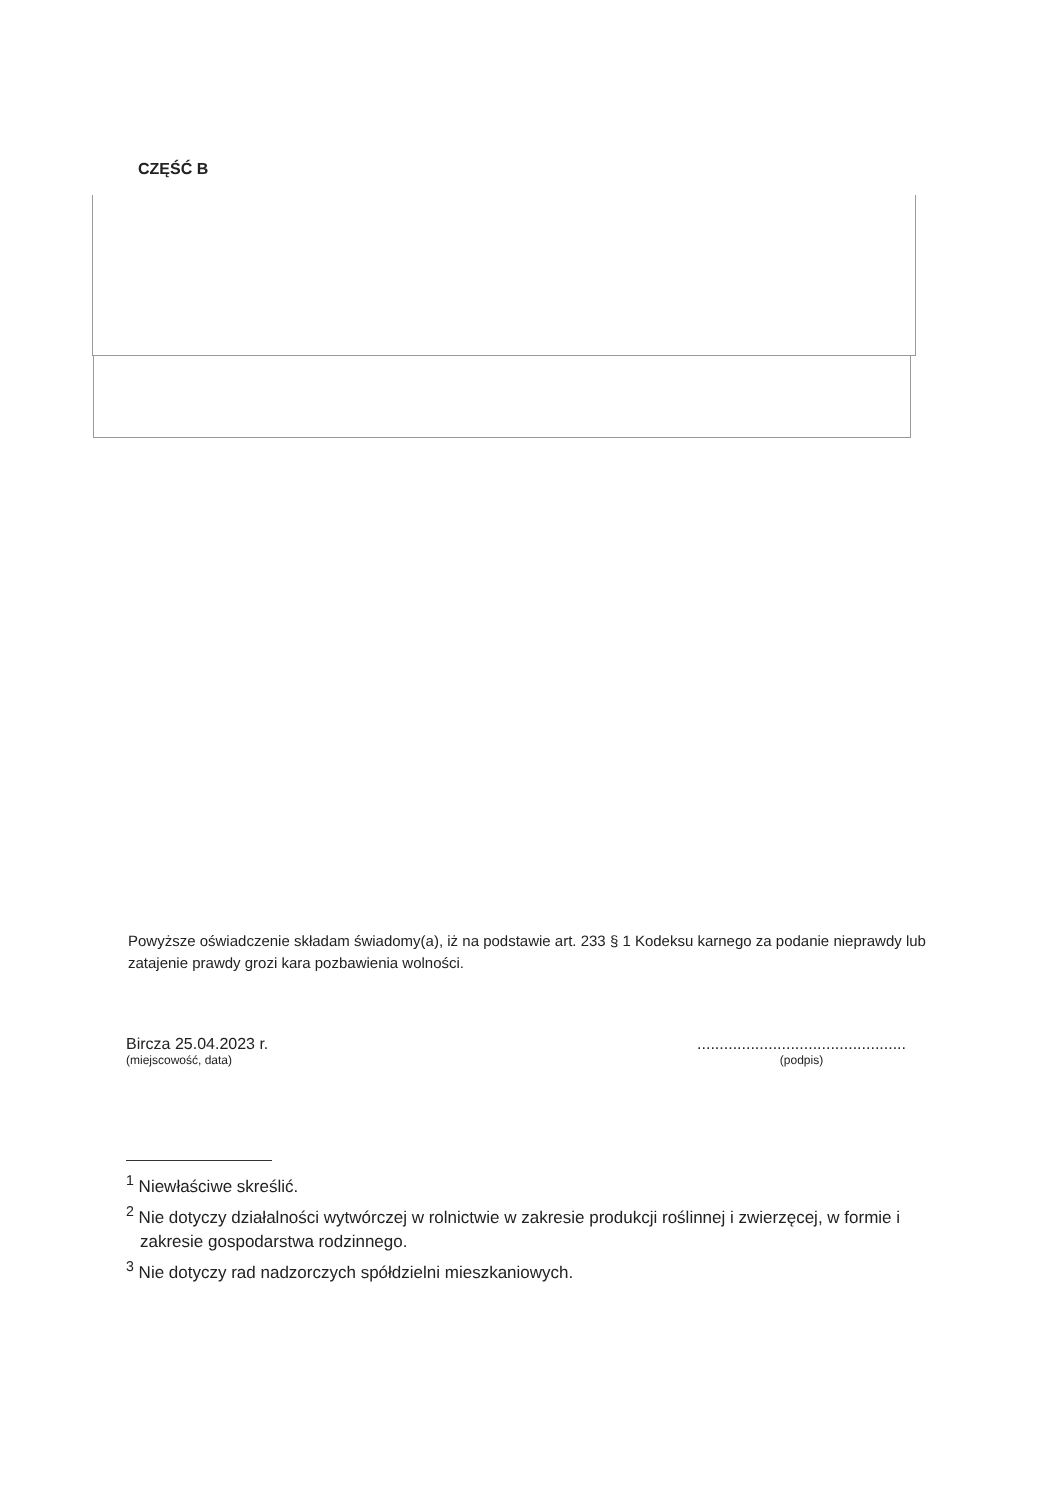CZĘŚĆ B
Powyższe oświadczenie składam świadomy(a), iż na podstawie art. 233 § 1 Kodeksu karnego za podanie nieprawdy lub zatajenie prawdy grozi kara pozbawienia wolności.
Bircza 25.04.2023 r.
(miejscowość, data)
...............................................
(podpis)
<sup>1</sup> Niewłaściwe skreślić.
<sup>2</sup> Nie dotyczy działalności wytwórczej w rolnictwie w zakresie produkcji roślinnej i zwierzęcej, w formie i zakresie gospodarstwa rodzinnego.
<sup>3</sup> Nie dotyczy rad nadzorczych spółdzielni mieszkaniowych.